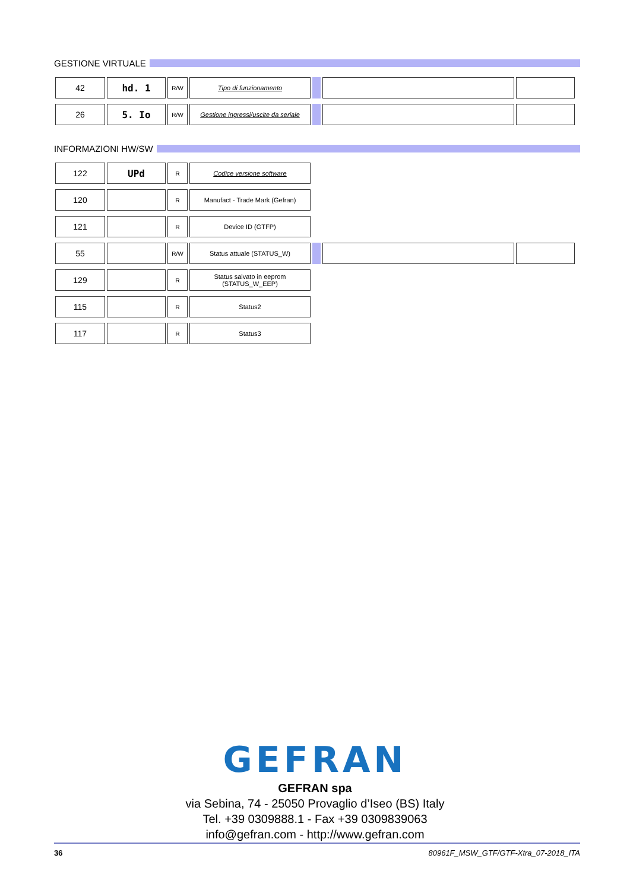GESTIONE VIRTUALE
| 42 | hd. 1 | R/W | Tipo di funzionamento | | | |
| 26 | 5. Io | R/W | Gestione ingressi/uscite da seriale | | | |
INFORMAZIONI HW/SW
| 122 | UPd | R | Codice versione software | | | |
| 120 | | R | Manufact - Trade Mark (Gefran) | | | |
| 121 | | R | Device ID (GTFP) | | | |
| 55 | | R/W | Status attuale (STATUS_W) | | | |
| 129 | | R | Status salvato in eeprom (STATUS_W_EEP) | | | |
| 115 | | R | Status2 | | | |
| 117 | | R | Status3 | | | |
GEFRAN
GEFRAN spa
via Sebina, 74 - 25050 Provaglio d’Iseo (BS) Italy
Tel. +39 0309888.1 - Fax +39 0309839063
info@gefran.com - http://www.gefran.com
36
80961F_MSW_GTF/GTF-Xtra_07-2018_ITA